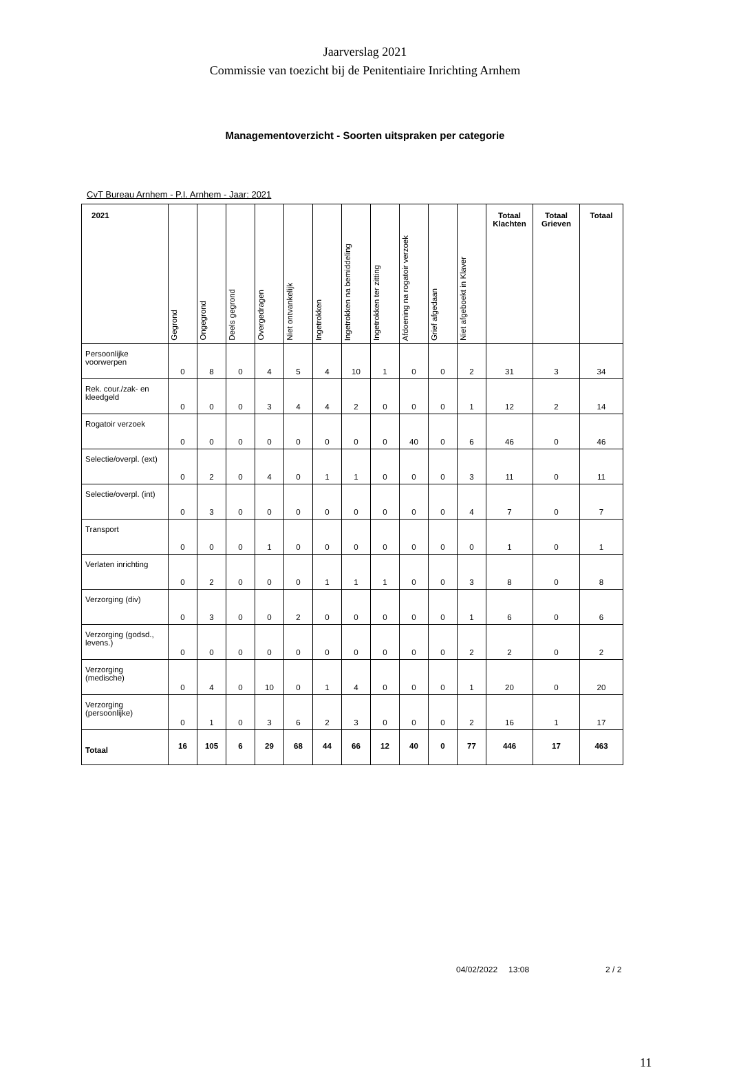Jaarverslag 2021
Commissie van toezicht bij de Penitentiaire Inrichting Arnhem
Managementoverzicht - Soorten uitspraken per categorie
CvT Bureau Arnhem - P.I. Arnhem - Jaar: 2021
| 2021 | Gegrond | Ongegrond | Deels gegrond | Overgedragen | Niet ontvankelijk | Ingetrokken | Ingetrokken na bemiddeling | Ingetrokken ter zitting | Afdoening na rogatoir verzoek | Grief afgedaan | Niet afgeboekt in Klaver | Totaal Klachten | Totaal Grieven | Totaal |
| --- | --- | --- | --- | --- | --- | --- | --- | --- | --- | --- | --- | --- | --- | --- |
| Persoonlijke voorwerpen | 0 | 8 | 0 | 4 | 5 | 4 | 10 | 1 | 0 | 0 | 2 | 31 | 3 | 34 |
| Rek. cour./zak- en kleedgeld | 0 | 0 | 0 | 3 | 4 | 4 | 2 | 0 | 0 | 0 | 1 | 12 | 2 | 14 |
| Rogatoir verzoek | 0 | 0 | 0 | 0 | 0 | 0 | 0 | 0 | 40 | 0 | 6 | 46 | 0 | 46 |
| Selectie/overpl. (ext) | 0 | 2 | 0 | 4 | 0 | 1 | 1 | 0 | 0 | 0 | 3 | 11 | 0 | 11 |
| Selectie/overpl. (int) | 0 | 3 | 0 | 0 | 0 | 0 | 0 | 0 | 0 | 0 | 4 | 7 | 0 | 7 |
| Transport | 0 | 0 | 0 | 1 | 0 | 0 | 0 | 0 | 0 | 0 | 0 | 1 | 0 | 1 |
| Verlaten inrichting | 0 | 2 | 0 | 0 | 0 | 1 | 1 | 1 | 0 | 0 | 3 | 8 | 0 | 8 |
| Verzorging (div) | 0 | 3 | 0 | 0 | 2 | 0 | 0 | 0 | 0 | 0 | 1 | 6 | 0 | 6 |
| Verzorging (godsd., levens.) | 0 | 0 | 0 | 0 | 0 | 0 | 0 | 0 | 0 | 0 | 2 | 2 | 0 | 2 |
| Verzorging (medische) | 0 | 4 | 0 | 10 | 0 | 1 | 4 | 0 | 0 | 0 | 1 | 20 | 0 | 20 |
| Verzorging (persoonlijke) | 0 | 1 | 0 | 3 | 6 | 2 | 3 | 0 | 0 | 0 | 2 | 16 | 1 | 17 |
| Totaal | 16 | 105 | 6 | 29 | 68 | 44 | 66 | 12 | 40 | 0 | 77 | 446 | 17 | 463 |
04/02/2022 13:08 2 / 2
11